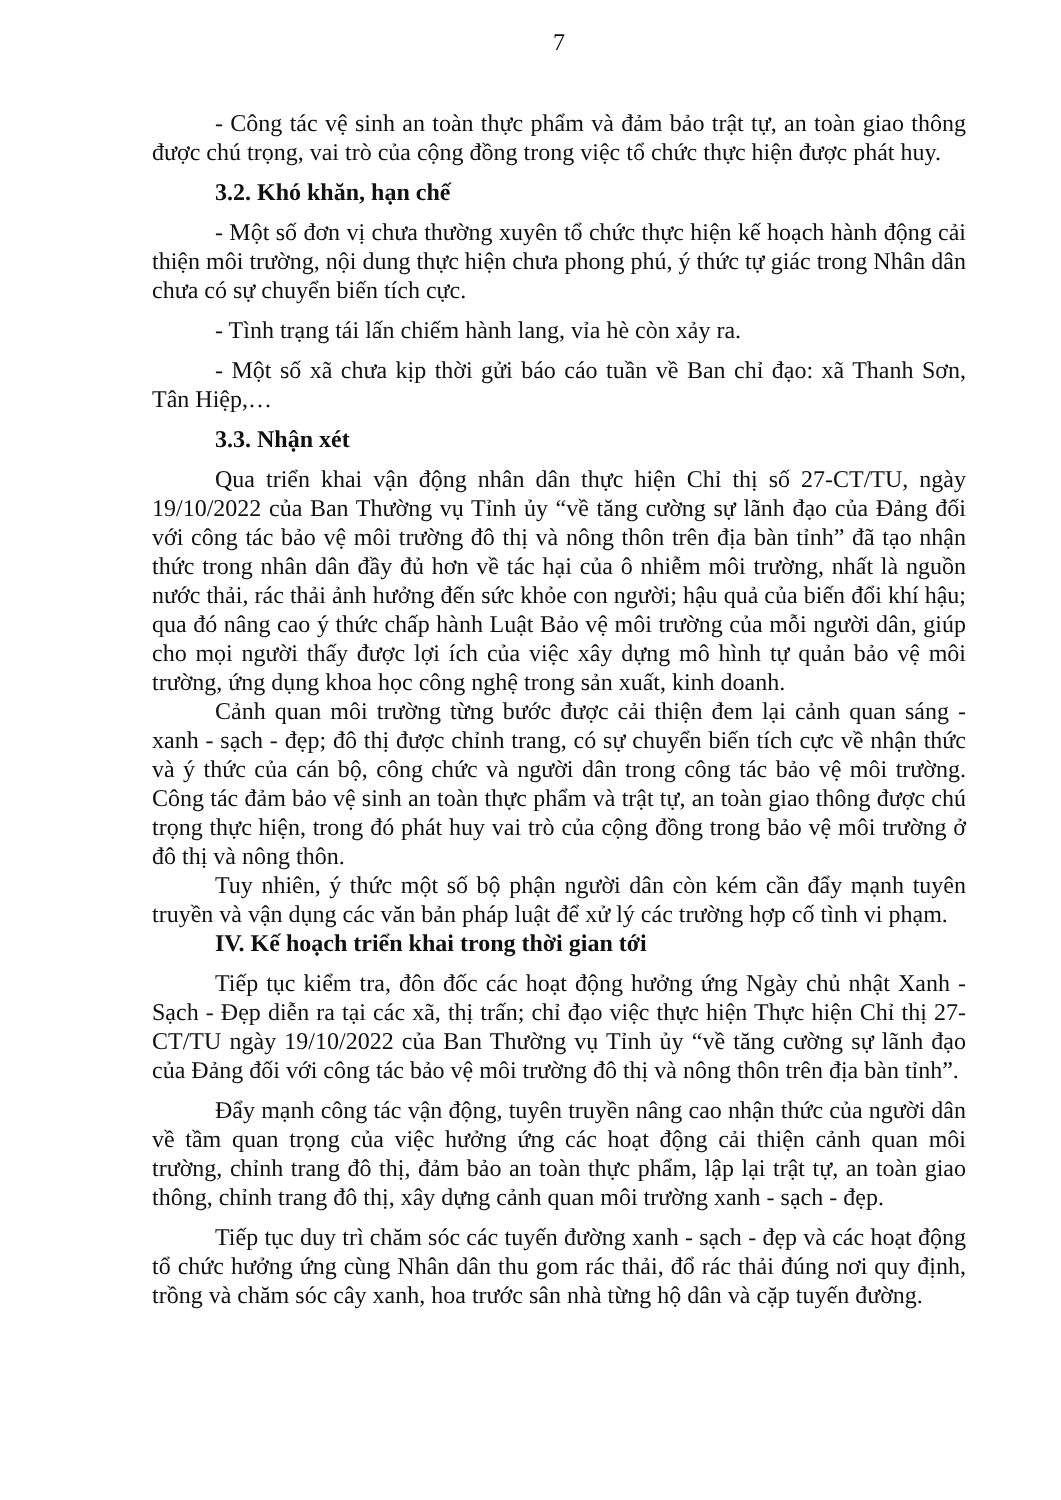7
- Công tác vệ sinh an toàn thực phẩm và đảm bảo trật tự, an toàn giao thông được chú trọng, vai trò của cộng đồng trong việc tổ chức thực hiện được phát huy.
3.2. Khó khăn, hạn chế
- Một số đơn vị chưa thường xuyên tổ chức thực hiện kế hoạch hành động cải thiện môi trường, nội dung thực hiện chưa phong phú, ý thức tự giác trong Nhân dân chưa có sự chuyển biến tích cực.
- Tình trạng tái lấn chiếm hành lang, vỉa hè còn xảy ra.
- Một số xã chưa kịp thời gửi báo cáo tuần về Ban chỉ đạo: xã Thanh Sơn, Tân Hiệp,…
3.3. Nhận xét
Qua triển khai vận động nhân dân thực hiện Chỉ thị số 27-CT/TU, ngày 19/10/2022 của Ban Thường vụ Tỉnh ủy “về tăng cường sự lãnh đạo của Đảng đối với công tác bảo vệ môi trường đô thị và nông thôn trên địa bàn tỉnh” đã tạo nhận thức trong nhân dân đầy đủ hơn về tác hại của ô nhiễm môi trường, nhất là nguồn nước thải, rác thải ảnh hưởng đến sức khỏe con người; hậu quả của biến đổi khí hậu; qua đó nâng cao ý thức chấp hành Luật Bảo vệ môi trường của mỗi người dân, giúp cho mọi người thấy được lợi ích của việc xây dựng mô hình tự quản bảo vệ môi trường, ứng dụng khoa học công nghệ trong sản xuất, kinh doanh.
Cảnh quan môi trường từng bước được cải thiện đem lại cảnh quan sáng - xanh - sạch - đẹp; đô thị được chỉnh trang, có sự chuyển biến tích cực về nhận thức và ý thức của cán bộ, công chức và người dân trong công tác bảo vệ môi trường. Công tác đảm bảo vệ sinh an toàn thực phẩm và trật tự, an toàn giao thông được chú trọng thực hiện, trong đó phát huy vai trò của cộng đồng trong bảo vệ môi trường ở đô thị và nông thôn.
Tuy nhiên, ý thức một số bộ phận người dân còn kém cần đẩy mạnh tuyên truyền và vận dụng các văn bản pháp luật để xử lý các trường hợp cố tình vi phạm.
IV. Kế hoạch triển khai trong thời gian tới
Tiếp tục kiểm tra, đôn đốc các hoạt động hưởng ứng Ngày chủ nhật Xanh - Sạch - Đẹp diễn ra tại các xã, thị trấn; chỉ đạo việc thực hiện Thực hiện Chỉ thị 27-CT/TU ngày 19/10/2022 của Ban Thường vụ Tỉnh ủy “về tăng cường sự lãnh đạo của Đảng đối với công tác bảo vệ môi trường đô thị và nông thôn trên địa bàn tỉnh”.
Đẩy mạnh công tác vận động, tuyên truyền nâng cao nhận thức của người dân về tầm quan trọng của việc hưởng ứng các hoạt động cải thiện cảnh quan môi trường, chỉnh trang đô thị, đảm bảo an toàn thực phẩm, lập lại trật tự, an toàn giao thông, chỉnh trang đô thị, xây dựng cảnh quan môi trường xanh - sạch - đẹp.
Tiếp tục duy trì chăm sóc các tuyến đường xanh - sạch - đẹp và các hoạt động tổ chức hưởng ứng cùng Nhân dân thu gom rác thải, đổ rác thải đúng nơi quy định, trồng và chăm sóc cây xanh, hoa trước sân nhà từng hộ dân và cặp tuyến đường.